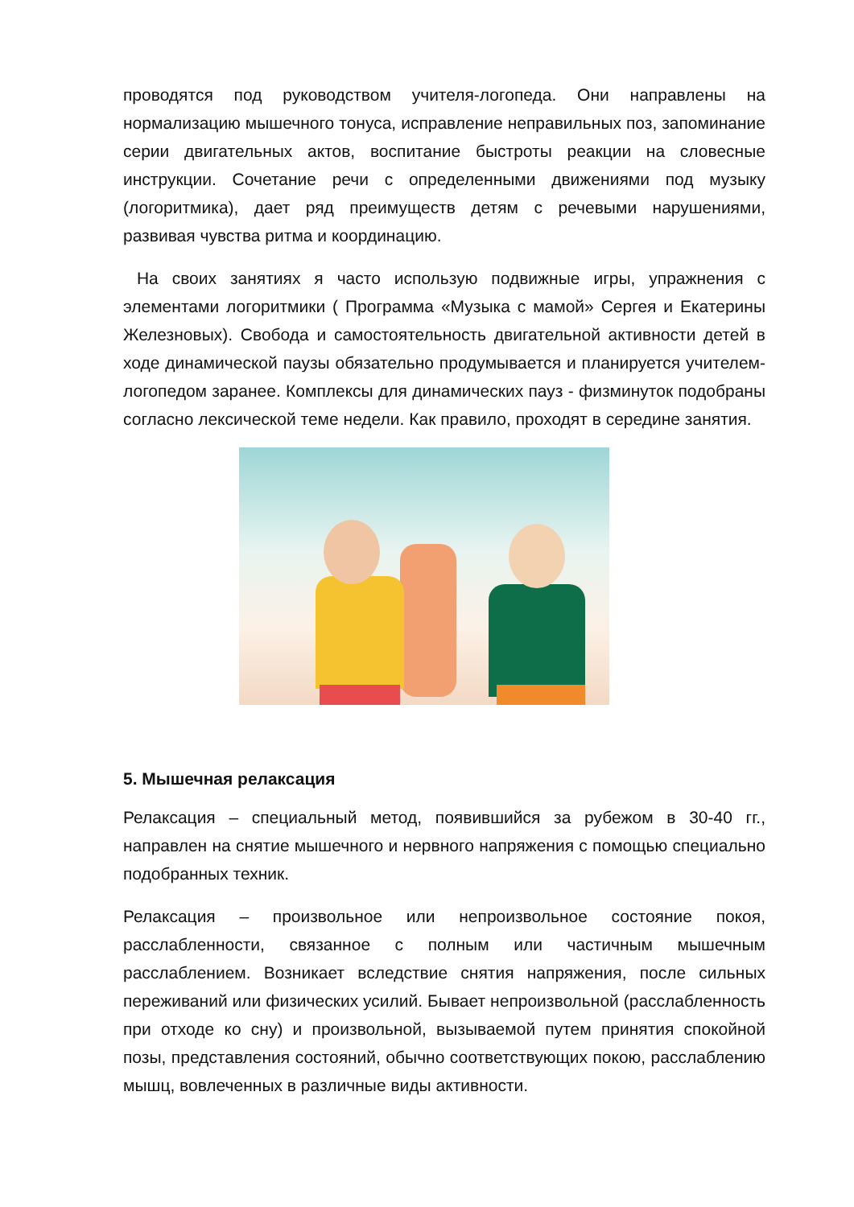проводятся под руководством учителя-логопеда. Они направлены на нормализацию мышечного тонуса, исправление неправильных поз, запоминание серии двигательных актов, воспитание быстроты реакции на словесные инструкции. Сочетание речи с определенными движениями под музыку (логоритмика), дает ряд преимуществ детям с речевыми нарушениями, развивая чувства ритма и координацию.
На своих занятиях я часто использую подвижные игры, упражнения с элементами логоритмики ( Программа «Музыка с мамой» Сергея и Екатерины Железновых). Свобода и самостоятельность двигательной активности детей в ходе динамической паузы обязательно продумывается и планируется учителем-логопедом заранее. Комплексы для динамических пауз - физминуток подобраны согласно лексической теме недели. Как правило, проходят в середине занятия.
5. Мышечная релаксация
Релаксация – специальный метод, появившийся за рубежом в 30-40 гг., направлен на снятие мышечного и нервного напряжения с помощью специально подобранных техник.
Релаксация – произвольное или непроизвольное состояние покоя, расслабленности, связанное с полным или частичным мышечным расслаблением. Возникает вследствие снятия напряжения, после сильных переживаний или физических усилий. Бывает непроизвольной (расслабленность при отходе ко сну) и произвольной, вызываемой путем принятия спокойной позы, представления состояний, обычно соответствующих покою, расслаблению мышц, вовлеченных в различные виды активности.